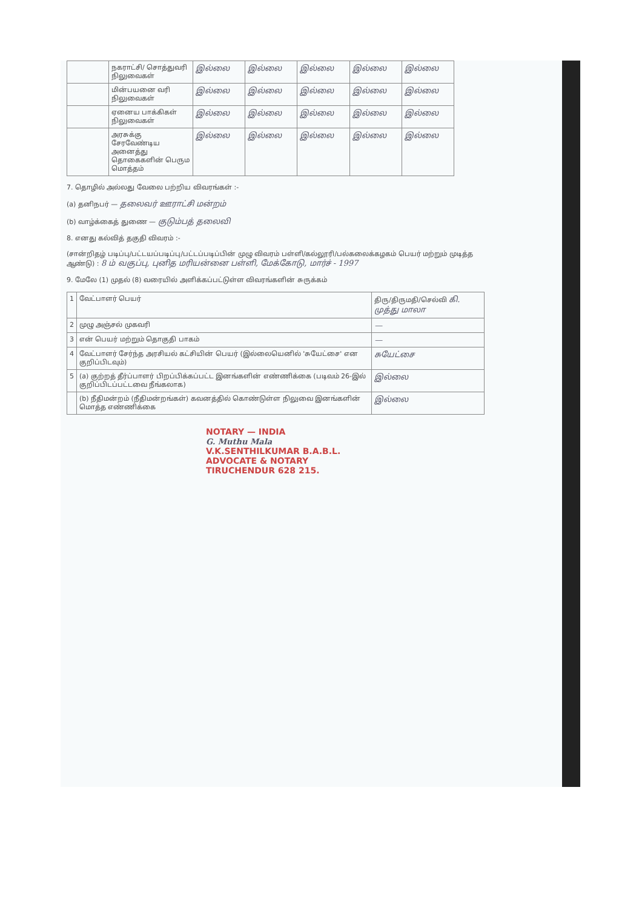| | நகராட்சி/ சொத்துவரி நிலுவைகள் | இல்லை | இல்லை | இல்லை | இல்லை | இல்லை |
| | மின்பயனை வரி நிலுவைகள் | இல்லை | இல்லை | இல்லை | இல்லை | இல்லை |
| | ஏனைய பாக்கிகள் நிலுவைகள் | இல்லை | இல்லை | இல்லை | இல்லை | இல்லை |
| | அரசுக்கு சேரவேண்டிய அனைத்து தொகைகளின் பெரும மொத்தம் | இல்லை | இல்லை | இல்லை | இல்லை | இல்லை |
7. தொழில் அல்லது வேலை பற்றிய விவரங்கள் :-
(a) தனிநபர் — தலைவர் ஊராட்சி மன்றம்
(b) வாழ்க்கைத் துணை — குடும்பத் தலைவி
8. எனது கல்வித் தகுதி விவரம் :-
(சான்றிதழ் படிப்பு/பட்டயப்படிப்பு/பட்டப்படிப்பின் முழு விவரம் பள்ளி/கல்லூரி/பல்கலைக்கழகம் பெயர் மற்றும் முடித்த ஆண்டு) : 8 ம் வகுப்பு, புனித மரியன்னை பள்ளி, மேக்கோடு, மார்ச் - 1997
9. மேலே (1) முதல் (8) வரையில் அளிக்கப்பட்டுள்ள விவரங்களின் சுருக்கம்
| 1 | வேட்பாளர் பெயர் | திரு/திருமதி/செல்வி கி. முத்து மாலா |
| 2 | முழு அஞ்சல் முகவரி | — |
| 3 | என் பெயர் மற்றும் தொகுதி பாகம் | — |
| 4 | வேட்பாளர் சேர்ந்த அரசியல் கட்சியின் பெயர் (இல்லையெனில் 'சுயேட்சை' என குறிப்பிடவும்) | சுயேட்சை |
| 5 | (a) குற்றத் தீர்ப்பாளர் பிறப்பிக்கப்பட்ட இனங்களின் எண்ணிக்கை (படிவம் 26-இல் குறிப்பிடப்பட்டவை நீங்கலாக) | இல்லை |
| | (b) நீதிமன்றம் (நீதிமன்றங்கள்) கவனத்தில் கொண்டுள்ள நிலுவை இனங்களின் மொத்த எண்ணிக்கை | இல்லை |
NOTARY — INDIA
G. Muthu Mala
V.K.SENTHILKUMAR B.A.B.L.
ADVOCATE & NOTARY
TIRUCHENDUR 628 215.